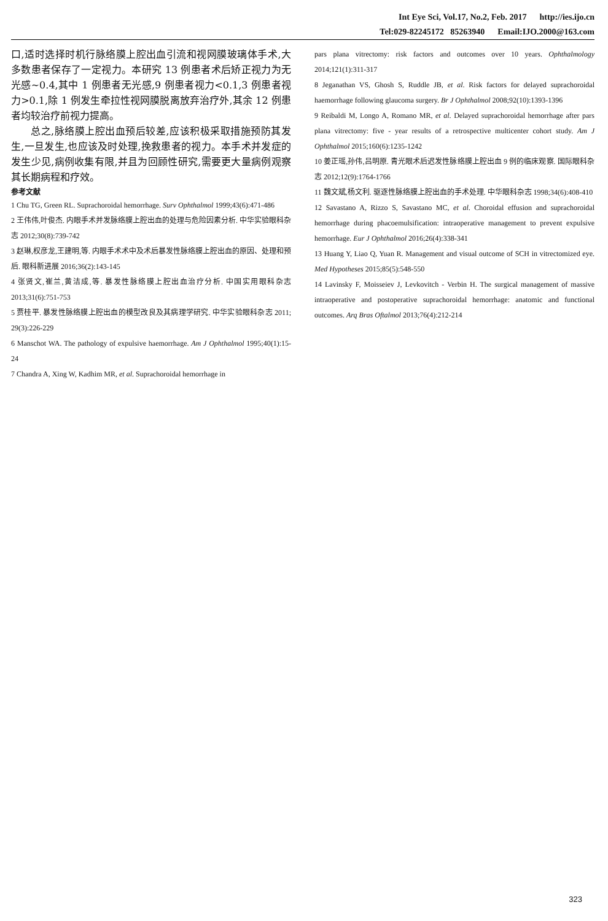Int Eye Sci, Vol.17, No.2, Feb. 2017 http://ies.ijo.cn
Tel:029-82245172 85263940 Email:IJO.2000@163.com
口,适时选择时机行脉络膜上腔出血引流和视网膜玻璃体手术,大多数患者保存了一定视力。本研究 13 例患者术后矫正视力为无光感~0.4,其中 1 例患者无光感,9 例患者视力<0.1,3 例患者视力>0.1,除 1 例发生牵拉性视网膜脱离放弃治疗外,其余 12 例患者均较治疗前视力提高。
总之,脉络膜上腔出血预后较差,应该积极采取措施预防其发生,一旦发生,也应该及时处理,挽救患者的视力。本手术并发症的发生少见,病例收集有限,并且为回顾性研究,需要更大量病例观察其长期病程和疗效。
参考文献
1 Chu TG, Green RL. Suprachoroidal hemorrhage. Surv Ophthalmol 1999;43(6):471-486
2 王伟伟,叶俊杰. 内眼手术并发脉络膜上腔出血的处理与危险因素分析. 中华实验眼科杂志 2012;30(8):739-742
3 赵琳,权彦龙,王建明,等. 内眼手术术中及术后暴发性脉络膜上腔出血的原因、处理和预后. 眼科新进展 2016;36(2):143-145
4 张贤文,崔兰,黄洁成,等. 暴发性脉络膜上腔出血治疗分析. 中国实用眼科杂志 2013;31(6):751-753
5 贾桂平. 暴发性脉络膜上腔出血的模型改良及其病理学研究. 中华实验眼科杂志 2011; 29(3):226-229
6 Manschot WA. The pathology of expulsive haemorrhage. Am J Ophthalmol 1995;40(1):15-24
7 Chandra A, Xing W, Kadhim MR, et al. Suprachoroidal hemorrhage in
pars plana vitrectomy: risk factors and outcomes over 10 years. Ophthalmology 2014;121(1):311-317
8 Jeganathan VS, Ghosh S, Ruddle JB, et al. Risk factors for delayed suprachoroidal haemorrhage following glaucoma surgery. Br J Ophthalmol 2008;92(10):1393-1396
9 Reibaldi M, Longo A, Romano MR, et al. Delayed suprachoroidal hemorrhage after pars plana vitrectomy: five - year results of a retrospective multicenter cohort study. Am J Ophthalmol 2015;160(6):1235-1242
10 姜正瑶,孙伟,吕明原. 青光眼术后迟发性脉络膜上腔出血 9 例的临床观察. 国际眼科杂志 2012;12(9):1764-1766
11 魏文斌,杨文利. 驱逐性脉络膜上腔出血的手术处理. 中华眼科杂志 1998;34(6):408-410
12 Savastano A, Rizzo S, Savastano MC, et al. Choroidal effusion and suprachoroidal hemorrhage during phacoemulsification: intraoperative management to prevent expulsive hemorrhage. Eur J Ophthalmol 2016;26(4):338-341
13 Huang Y, Liao Q, Yuan R. Management and visual outcome of SCH in vitrectomized eye. Med Hypotheses 2015;85(5):548-550
14 Lavinsky F, Moisseiev J, Levkovitch - Verbin H. The surgical management of massive intraoperative and postoperative suprachoroidal hemorrhage: anatomic and functional outcomes. Arq Bras Oftalmol 2013;76(4):212-214
323